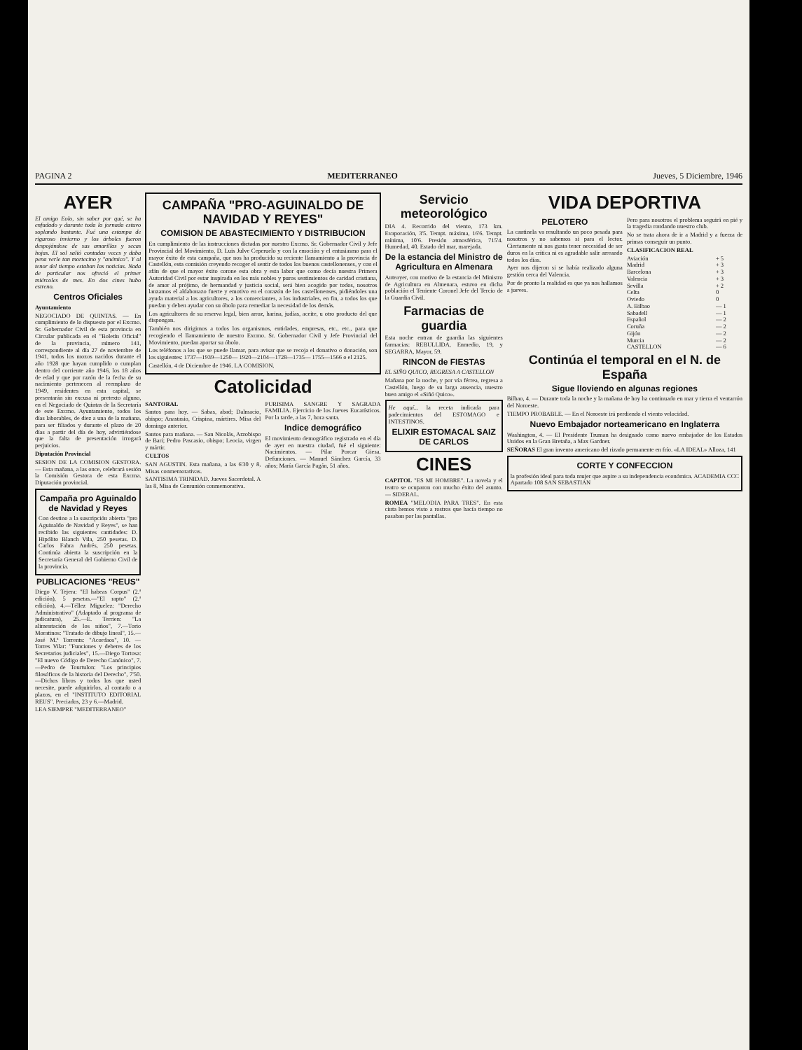PAGINA 2 MEDITERRANEO Jueves, 5 Diciembre, 1946
AYER
El amigo Eolo, sin saber por qué, se ha enfadado y durante toda la jornada estuvo soplando bastante. Fué una estampa de riguroso invierno y los árboles fueron despojándose de sus amarillas y secas hojas. El sol salió contadas veces y daba pena verle tan mortecino y "anémico". Y al tenor del tiempo estaban las noticias. Nada de particular nos ofreció el primer miércoles de mes. En dos cines hubo estreno.
Centros Oficiales
Ayuntamiento
NEGOCIADO DE QUINTAS. — En cumplimiento de lo dispuesto por el Excmo. Sr. Gobernador Civil de esta provincia en Circular publicada en el "Boletín Oficial" de la provincia, número 141, correspondiente al día 27 de noviembre de 1941, todos los mozos nacidos durante el año 1928 que hayan cumplido o cumplan dentro del corriente año 1946, los 18 años de edad y que por razón de la fecha de su nacimiento pertenecen al reemplazo de 1949, residentes en esta capital, se presentarán sin excusa ni pretexto alguno, en el Negociado de Quintas de la Secretaría de este Excmo. Ayuntamiento, todos los días laborables, de diez a una de la mañana, para ser filiados y durante el plazo de 20 días a partir del día de hoy, advirtiéndose que la falta de presentación irrogará perjuicios.
Diputación Provincial
SESION DE LA COMISION GESTORA. — Esta mañana, a las once, celebrará sesión la Comisión Gestora de esta Excma. Diputación provincial.
Campaña pro Aguinaldo de Navidad y Reyes
Con destino a la suscripción abierta "pro Aguinaldo de Navidad y Reyes", se han recibido las siguientes cantidades: D. Hipólito Blanch Vila, 250 pesetas. D. Carlos Fabra Andrés, 250 pesetas. Continúa abierta la suscripción en la Secretaría General del Gobierno Civil de la provincia.
PUBLICACIONES "REUS"
Diego V. Tejera: "El habeas Corpus" (2.ª edición), 5 pesetas.—"El rapto" (2.ª edición), 4.—Téllez Miguelez: "Derecho Administrativo" (Adaptado al programa de judicatura), 25.—E. Terrien: "La alimentación de los niños", 7.—Torio Moratinos: "Tratado de dibujo lineal", 15.—José M.ª Torrents: "Acordaos", 10. — Torres Vilar: "Funciones y deberes de los Secretarios judiciales", 15.—Diego Tortosa: "El nuevo Código de Derecho Canónico", 7.—Pedro de Tourtulon: "Los principios filosóficos de la historia del Derecho", 7'50.—Dichos libros y todos los que usted necesite, puede adquirirlos, al contado o a plazos, en el "INSTITUTO EDITORIAL REUS". Preciados, 23 y 6.—Madrid.
LEA SIEMPRE "MEDITERRANEO"
CAMPAÑA "PRO-AGUINALDO DE NAVIDAD Y REYES"
COMISION DE ABASTECIMIENTO Y DISTRIBUCION
En cumplimiento de las instrucciones dictadas por nuestro Excmo. Sr. Gobernador Civil y Jefe Provincial del Movimiento, D. Luis Julve Ceperuelo y con la emoción y el entusiasmo para el mayor éxito de esta campaña, que nos ha producido su reciente llamamiento a la provincia de Castellón, esta comisión creyendo recoger el sentir de todos los buenos castellonenses, y con el afán de que el mayor éxito corone esta obra y esta labor que como decía nuestra Primera Autoridad Civil por estar inspirada en los más nobles y puros sentimientos de caridad cristiana, de amor al prójimo, de hermandad y justicia social, será bien acogido por todos, nosotros lanzamos el aldabonazo fuerte y emotivo en el corazón de los castellonenses, pidiéndoles una ayuda material a los agricultores, a los comerciantes, a los industriales, en fin, a todos los que puedan y deben ayudar con su óbolo para remediar la necesidad de los demás.
Los agricultores de su reserva legal, bien arroz, harina, judías, aceite, u otro producto del que dispongan.
También nos dirigimos a todos los organismos, entidades, empresas, etc., etc., para que recogiendo el llamamiento de nuestro Excmo. Sr. Gobernador Civil y Jefe Provincial del Movimiento, puedan aportar su óbolo.
Los teléfonos a los que se puede llamar, para avisar que se recoja el donativo o donación, son los siguientes: 1737—1939—1250— 1920—2104—1728—1735— 1755—1566 o el 2125.
Castellón, 4 de Diciembre de 1946. LA COMISION.
Catolicidad
SANTORAL
Santos para hoy. — Sabas, abad; Dalmacio, obispo; Anastasio, Crispina, mártires. Misa del domingo anterior.
Santos para mañana. — San Nicolás, Arzobispo de Bari; Pedro Pascasio, obispo; Leocia, virgen y mártir.
CULTOS
SAN AGUSTIN. Esta mañana, a las 6'30 y 8, Misas conmemorativas.
SANTISIMA TRINIDAD. Jueves Sacerdotal. A las 8, Misa de Comunión conmemorativa.
PURISIMA SANGRE Y SAGRADA FAMILIA. Ejercicio de los Jueves Eucarísticos. Por la tarde, a las 7, hora santa.
Indice demográfico
El movimiento demográfico registrado en el día de ayer en nuestra ciudad, fué el siguiente: Nacimientos. — Pilar Porcar Giesa. Defunciones. — Manuel Sánchez García, 33 años; María García Pagán, 51 años.
Servicio meteorológico
DIA 4. Recorrido del viento, 173 km. Evaporación, 3'5. Tempt. máxima, 16'6. Tempt. mínima, 10'6. Presión atmosférica, 715'4. Humedad, 40. Estado del mar, marejada.
De la estancia del Ministro de Agricultura en Almenara
Anteayer, con motivo de la estancia del Ministro de Agricultura en Almenara, estuvo en dicha población el Teniente Coronel Jefe del Tercio de la Guardia Civil.
Farmacias de guardia
Esta noche entran de guardia las siguientes farmacias: REBULLIDA, Enmedio, 19, y SEGARRA, Mayor, 59.
RINCON de FIESTAS
EL SIÑO QUICO, REGRESA A CASTELLON
Mañana por la noche, y por vía férrea, regresa a Castellón, luego de su larga ausencia, nuestro buen amigo el «Siñó Quico».
He aquí... la receta indicada para padecimientos del ESTOMAGO e INTESTINOS.
ELIXIR ESTOMACAL SAIZ DE CARLOS
CINES
CAPITOL "ES MI HOMBRE". La novela y el teatro se ocuparon con mucho éxito del asunto. — SIDERAL.
ROMEA "MELODIA PARA TRES". En esta cinta hemos visto a rostros que hacía tiempo no pasaban por las pantallas.
VIDA DEPORTIVA
PELOTERO
La cantinela va resultando un poco pesada para nosotros y no sabemos si para el lector. Ciertamente ni nos gusta tener necesidad de ser duros en la crítica ni es agradable salir arreando todos los días.
Ayer nos dijeron si se había realizado alguna gestión cerca del Valencia.
Por de pronto la realidad es que ya nos hallamos a jueves.
Pero para nosotros el problema seguirá en pié y la tragedia rondando nuestro club.
No se trata ahora de ir a Madrid y a fuerza de primas conseguir un punto.
CLASIFICACION REAL
| Aviación | + 5 |
| Madrid | + 3 |
| Barcelona | + 3 |
| Valencia | + 3 |
| Sevilla | + 2 |
| Celta | 0 |
| Oviedo | 0 |
| A. Bilbao | — 1 |
| Sabadell | — 1 |
| Español | — 2 |
| Coruña | — 2 |
| Gijón | — 2 |
| Murcia | — 2 |
| CASTELLON | — 6 |
Continúa el temporal en el N. de España
Sigue lloviendo en algunas regiones
Bilbao, 4. — Durante toda la noche y la mañana de hoy ha continuado en mar y tierra el ventarrón del Noroeste.
TIEMPO PROBABLE. — En el Noroeste irá perdiendo el viento velocidad.
Nuevo Embajador norteamericano en Inglaterra
Washington, 4. — El Presidente Truman ha designado como nuevo embajador de los Estados Unidos en la Gran Bretaña, a Max Gardner.
SEÑORAS El gran invento americano del rizado permanente en frío. «LA IDEAL» Alloza, 141
CORTE Y CONFECCION
la profesión ideal para toda mujer que aspire a su independencia económica. ACADEMIA CCC Apartado 108 SAN SEBASTIAN